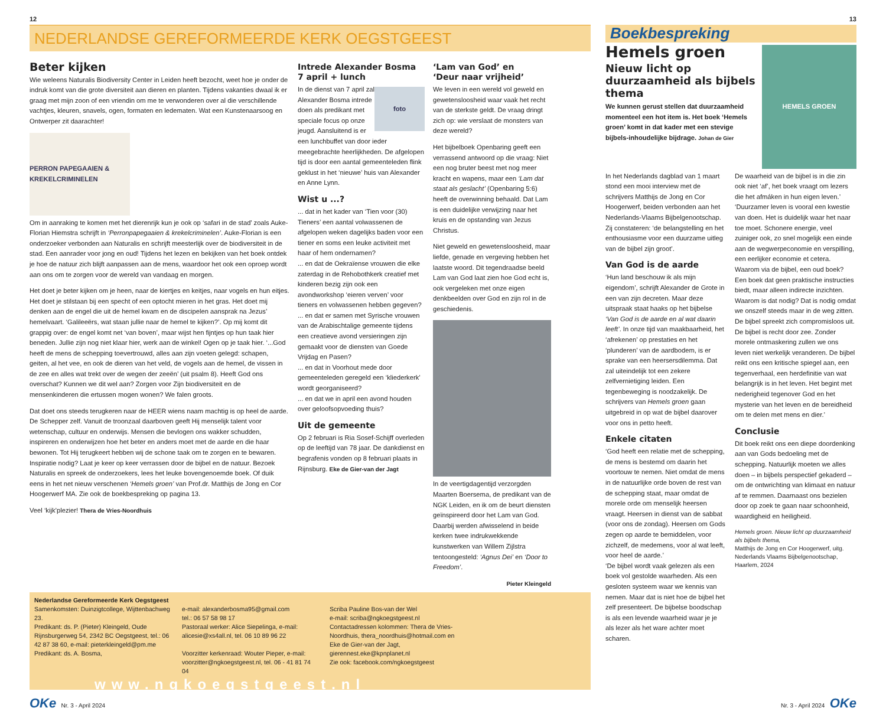12
NEDERLANDSE GEREFORMEERDE KERK OEGSTGEEST
Beter kijken
Wie weleens Naturalis Biodiversity Center in Leiden heeft bezocht, weet hoe je onder de indruk komt van die grote diversiteit aan dieren en planten. Tijdens vakanties dwaal ik er graag met mijn zoon of een vriendin om me te verwonderen over al die verschillende vachtjes, kleuren, snavels, ogen, formaten en ledematen. Wat een Kunstenaarsoog en Ontwerper zit daarachter!
PERRON PAPEGAAIEN & KREKELCRIMINELEN
Om in aanraking te komen met het dierenrijk kun je ook op ‘safari in de stad’ zoals Auke-Florian Hiemstra schrijft in ‘Perronpapegaaien & krekelcriminelen’. Auke-Florian is een onderzoeker verbonden aan Naturalis en schrijft meesterlijk over de biodiversiteit in de stad. Een aanrader voor jong en oud! Tijdens het lezen en bekijken van het boek ontdek je hoe de natuur zich blijft aanpassen aan de mens, waardoor het ook een oproep wordt aan ons om te zorgen voor de wereld van vandaag en morgen.
Het doet je beter kijken om je heen, naar de kiertjes en keitjes, naar vogels en hun eitjes. Het doet je stilstaan bij een specht of een optocht mieren in het gras. Het doet mij denken aan de engel die uit de hemel kwam en de discipelen aansprak na Jezus’ hemelvaart. ‘Galileeërs, wat staan jullie naar de hemel te kijken?’. Op mij komt dit grappig over: de engel komt net ‘van boven’, maar wijst hen fijntjes op hun taak hier beneden. Jullie zijn nog niet klaar hier, werk aan de winkel! Ogen op je taak hier. ‘...God heeft de mens de schepping toevertrouwd, alles aan zijn voeten gelegd: schapen, geiten, al het vee, en ook de dieren van het veld, de vogels aan de hemel, de vissen in de zee en alles wat trekt over de wegen der zeeën’ (uit psalm 8). Heeft God ons overschat? Kunnen we dit wel aan? Zorgen voor Zijn biodiversiteit en de mensenkinderen die ertussen mogen wonen? We falen groots.
Dat doet ons steeds terugkeren naar de HEER wiens naam machtig is op heel de aarde. De Schepper zelf. Vanuit de troonzaal daarboven geeft Hij menselijk talent voor wetenschap, cultuur en onderwijs. Mensen die bevlogen ons wakker schudden, inspireren en onderwijzen hoe het beter en anders moet met de aarde en die haar bewonen. Tot Hij terugkeert hebben wij de schone taak om te zorgen en te bewaren. Inspiratie nodig? Laat je keer op keer verrassen door de bijbel en de natuur. Bezoek Naturalis en spreek de onderzoekers, lees het leuke bovengenoemde boek. Of duik eens in het net nieuw verschenen ‘Hemels groen’ van Prof.dr. Matthijs de Jong en Cor Hoogerwerf MA. Zie ook de boekbespreking op pagina 13.
Veel ‘kijk’plezier! Thera de Vries-Noordhuis
Intrede Alexander Bosma
7 april + lunch
foto
In de dienst van 7 april zal Alexander Bosma intrede doen als predikant met speciale focus op onze jeugd. Aansluitend is er een lunchbuffet van door ieder meegebrachte heerlijkheden. De afgelopen tijd is door een aantal gemeenteleden flink geklust in het ‘nieuwe’ huis van Alexander en Anne Lynn.
Wist u ...?
... dat in het kader van ‘Tien voor (30) Tieners’ een aantal volwassenen de afgelopen weken dagelijks baden voor een tiener en soms een leuke activiteit met haar of hem ondernamen?
... en dat de Oekraïense vrouwen die elke zaterdag in de Rehobothkerk creatief met kinderen bezig zijn ook een avondworkshop ‘eieren verven’ voor tieners en volwassenen hebben gegeven?
... en dat er samen met Syrische vrouwen van de Arabischtalige gemeente tijdens een creatieve avond versieringen zijn gemaakt voor de diensten van Goede Vrijdag en Pasen?
... en dat in Voorhout mede door gemeenteleden geregeld een ‘kliederkerk’ wordt georganiseerd?
... en dat we in april een avond houden over geloofsopvoeding thuis?
Uit de gemeente
Op 2 februari is Ria Sosef-Schijff overleden op de leeftijd van 78 jaar. De dankdienst en begrafenis vonden op 8 februari plaats in Rijnsburg. Eke de Gier-van der Jagt
‘Lam van God’ en
‘Deur naar vrijheid’
We leven in een wereld vol geweld en gewetensloosheid waar vaak het recht van de sterkste geldt. De vraag dringt zich op: wie verslaat de monsters van deze wereld?
Het bijbelboek Openbaring geeft een verrassend antwoord op die vraag: Niet een nog bruter beest met nog meer kracht en wapens, maar een ‘Lam dat staat als geslacht’ (Openbaring 5:6) heeft de overwinning behaald. Dat Lam is een duidelijke verwijzing naar het kruis en de opstanding van Jezus Christus.
Niet geweld en gewetensloosheid, maar liefde, genade en vergeving hebben het laatste woord. Dit tegendraadse beeld Lam van God laat zien hoe God echt is, ook vergeleken met onze eigen denkbeelden over God en zijn rol in de geschiedenis.
In de veertigdagentijd verzorgden Maarten Boersema, de predikant van de NGK Leiden, en ik om de beurt diensten geïnspireerd door het Lam van God. Daarbij werden afwisselend in beide kerken twee indrukwekkende kunstwerken van Willem Zijlstra tentoongesteld: ‘Agnus Dei’ en ‘Door to Freedom’.
Pieter Kleingeld
Nederlandse Gereformeerde Kerk Oegstgeest
Samenkomsten: Duinzigtcollege, Wijttenbachweg 23.
Predikant: ds. P. (Pieter) Kleingeld, Oude Rijnsburgerweg 54, 2342 BC Oegstgeest, tel.: 06 42 87 38 60, e-mail: pieterkleingeld@pm.me
Predikant: ds. A. Bosma,
e-mail: alexanderbosma95@gmail.com
tel.: 06 57 58 98 17
Pastoraal werker: Alice Siepelinga, e-mail: alicesie@xs4all.nl, tel. 06 10 89 96 22
Voorzitter kerkenraad: Wouter Pieper, e-mail: voorzitter@ngkoegstgeest.nl, tel. 06 - 41 81 74 04
Scriba Pauline Bos-van der Wel
e-mail: scriba@ngkoegstgeest.nl
Contactadressen kolommen: Thera de Vries-Noordhuis, thera_noordhuis@hotmail.com en Eke de Gier-van der Jagt, gierennest.eke@kpnplanet.nl
Zie ook: facebook.com/ngkoegstgeest
www.ngkoegstgeest.nl
13
Boekbespreking
Hemels groen
Nieuw licht op duurzaamheid als bijbels thema
We kunnen gerust stellen dat duurzaamheid momenteel een hot item is. Het boek ‘Hemels groen’ komt in dat kader met een stevige bijbels-inhoudelijke bijdrage. Johan de Gier
HEMELS GROEN
In het Nederlands dagblad van 1 maart stond een mooi interview met de schrijvers Matthijs de Jong en Cor Hoogerwerf, beiden verbonden aan het Nederlands-Vlaams Bijbelgenootschap. Zij constateren: ‘de belangstelling en het enthousiasme voor een duurzame uitleg van de bijbel zijn groot’.
Van God is de aarde
‘Hun land beschouw ik als mijn eigendom’, schrijft Alexander de Grote in een van zijn decreten. Maar deze uitspraak staat haaks op het bijbelse ‘Van God is de aarde en al wat daarin leeft’. In onze tijd van maakbaarheid, het ‘afrekenen’ op prestaties en het ‘plunderen’ van de aardbodem, is er sprake van een heersersdilemma. Dat zal uiteindelijk tot een zekere zelfvernietiging leiden. Een tegenbeweging is noodzakelijk. De schrijvers van Hemels groen gaan uitgebreid in op wat de bijbel daarover voor ons in petto heeft.
Enkele citaten
‘God heeft een relatie met de schepping, de mens is bestemd om daarin het voortouw te nemen. Niet omdat de mens in de natuurlijke orde boven de rest van de schepping staat, maar omdat de morele orde om menselijk heersen vraagt. Heersen in dienst van de sabbat (voor ons de zondag). Heersen om Gods zegen op aarde te bemiddelen, voor zichzelf, de medemens, voor al wat leeft, voor heel de aarde.’
‘De bijbel wordt vaak gelezen als een boek vol gestolde waarheden. Als een gesloten systeem waar we kennis van nemen. Maar dat is niet hoe de bijbel het zelf presenteert. De bijbelse boodschap is als een levende waarheid waar je je als lezer als het ware achter moet scharen.
De waarheid van de bijbel is in die zin ook niet ‘af’, het boek vraagt om lezers die het afmáken in hun eigen leven.’
‘Duurzamer leven is vooral een kwestie van doen. Het is duidelijk waar het naar toe moet. Schonere energie, veel zuiniger ook, zo snel mogelijk een einde aan de wegwerpeconomie en verspilling, een eerlijker economie et cetera. Waarom via de bijbel, een oud boek? Een boek dat geen praktische instructies biedt, maar alleen indirecte inzichten. Waarom is dat nodig? Dat is nodig omdat we onszelf steeds maar in de weg zitten. De bijbel spreekt zich compromisloos uit. De bijbel is recht door zee. Zonder morele ontmaskering zullen we ons leven niet werkelijk veranderen. De bijbel reikt ons een kritische spiegel aan, een tegenverhaal, een herdefinitie van wat belangrijk is in het leven. Het begint met nederigheid tegenover God en het mysterie van het leven en de bereidheid om te delen met mens en dier.’
Conclusie
Dit boek reikt ons een diepe doordenking aan van Gods bedoeling met de schepping. Natuurlijk moeten we alles doen – in bijbels perspectief gekaderd – om de ontwrichting van klimaat en natuur af te remmen. Daarnaast ons bezielen door op zoek te gaan naar schoonheid, waardigheid en heiligheid.
Hemels groen. Nieuw licht op duurzaamheid als bijbels thema,
Matthijs de Jong en Cor Hoogerwerf, uitg. Nederlands Vlaams Bijbelgenootschap, Haarlem, 2024
OKe Nr. 3 - April 2024 Nr. 3 - April 2024 OKe